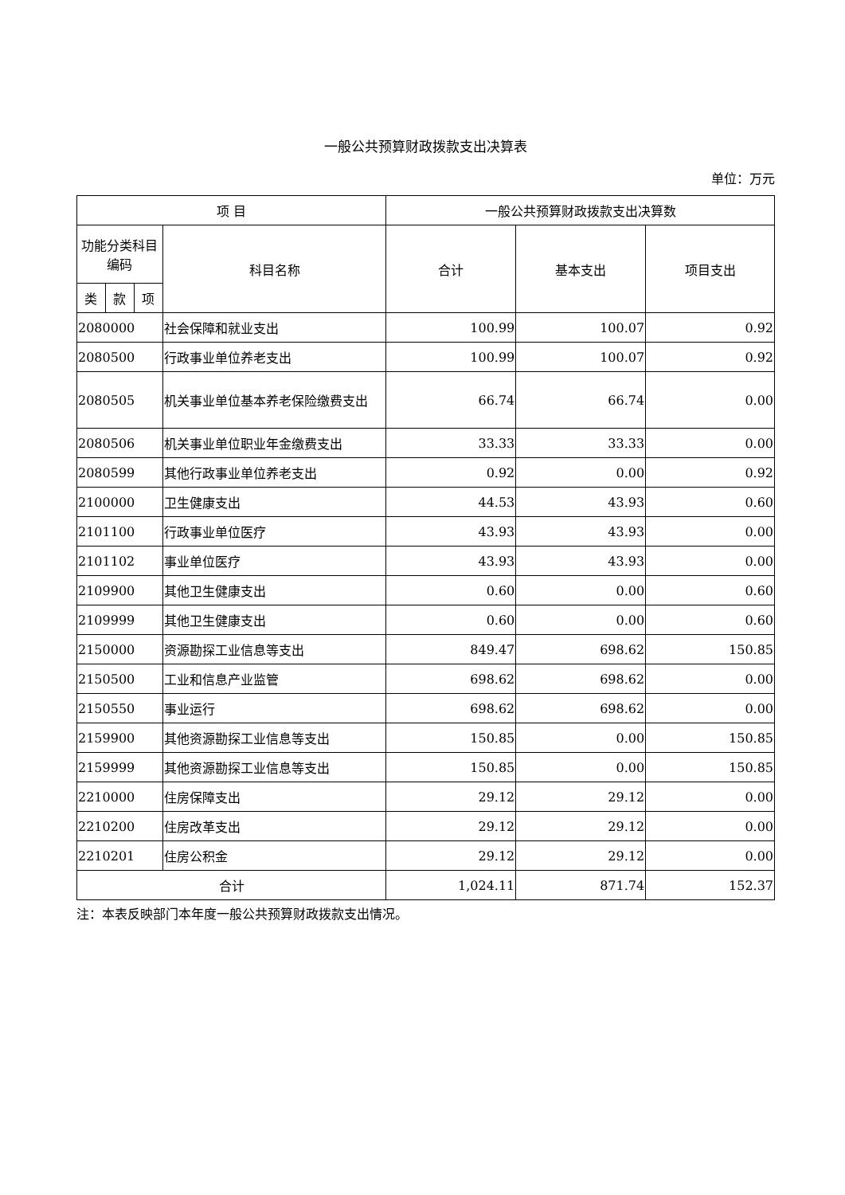一般公共预算财政拨款支出决算表
单位：万元
| 项 目 | | | | 一般公共预算财政拨款支出决算数 | | |
| --- | --- | --- | --- | --- | --- | --- |
| 功能分类科目编码 | | | 科目名称 | 合计 | 基本支出 | 项目支出 |
| 类 | 款 | 项 | | | | |
| 2080000 | | | 社会保障和就业支出 | 100.99 | 100.07 | 0.92 |
| 2080500 | | | 行政事业单位养老支出 | 100.99 | 100.07 | 0.92 |
| 2080505 | | | 机关事业单位基本养老保险缴费支出 | 66.74 | 66.74 | 0.00 |
| 2080506 | | | 机关事业单位职业年金缴费支出 | 33.33 | 33.33 | 0.00 |
| 2080599 | | | 其他行政事业单位养老支出 | 0.92 | 0.00 | 0.92 |
| 2100000 | | | 卫生健康支出 | 44.53 | 43.93 | 0.60 |
| 2101100 | | | 行政事业单位医疗 | 43.93 | 43.93 | 0.00 |
| 2101102 | | | 事业单位医疗 | 43.93 | 43.93 | 0.00 |
| 2109900 | | | 其他卫生健康支出 | 0.60 | 0.00 | 0.60 |
| 2109999 | | | 其他卫生健康支出 | 0.60 | 0.00 | 0.60 |
| 2150000 | | | 资源勘探工业信息等支出 | 849.47 | 698.62 | 150.85 |
| 2150500 | | | 工业和信息产业监管 | 698.62 | 698.62 | 0.00 |
| 2150550 | | | 事业运行 | 698.62 | 698.62 | 0.00 |
| 2159900 | | | 其他资源勘探工业信息等支出 | 150.85 | 0.00 | 150.85 |
| 2159999 | | | 其他资源勘探工业信息等支出 | 150.85 | 0.00 | 150.85 |
| 2210000 | | | 住房保障支出 | 29.12 | 29.12 | 0.00 |
| 2210200 | | | 住房改革支出 | 29.12 | 29.12 | 0.00 |
| 2210201 | | | 住房公积金 | 29.12 | 29.12 | 0.00 |
| 合计 | | | | 1,024.11 | 871.74 | 152.37 |
注：本表反映部门本年度一般公共预算财政拨款支出情况。